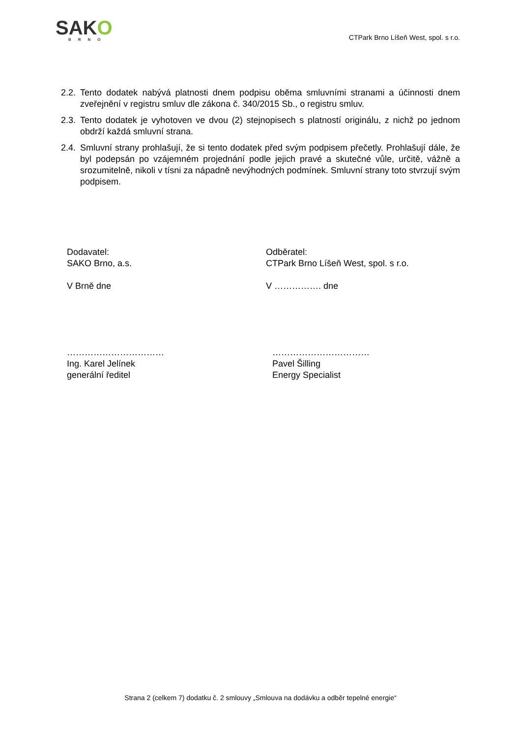SAKO
BRNO
CTPark Brno Líšeň West, spol. s r.o.
2.2.
Tento dodatek nabývá platnosti dnem podpisu oběma smluvními stranami a účinnosti dnem zveřejnění v registru smluv dle zákona č. 340/2015 Sb., o registru smluv.
2.3.
Tento dodatek je vyhotoven ve dvou (2) stejnopisech s platností originálu, z nichž po jednom obdrží každá smluvní strana.
2.4.
Smluvní strany prohlašují, že si tento dodatek před svým podpisem přečetly. Prohlašují dále, že byl podepsán po vzájemném projednání podle jejich pravé a skutečné vůle, určitě, vážně a srozumitelně, nikoli v tísni za nápadně nevýhodných podmínek. Smluvní strany toto stvrzují svým podpisem.
Dodavatel:
SAKO Brno, a.s.
V Brně dne
……………………………
Ing. Karel Jelínek
generální ředitel
Odběratel:
CTPark Brno Líšeň West, spol. s r.o.
V ……………. dne
……………………………
Pavel Šilling
Energy Specialist
Strana 2 (celkem 7) dodatku č. 2 smlouvy „Smlouva na dodávku a odběr tepelné energie“